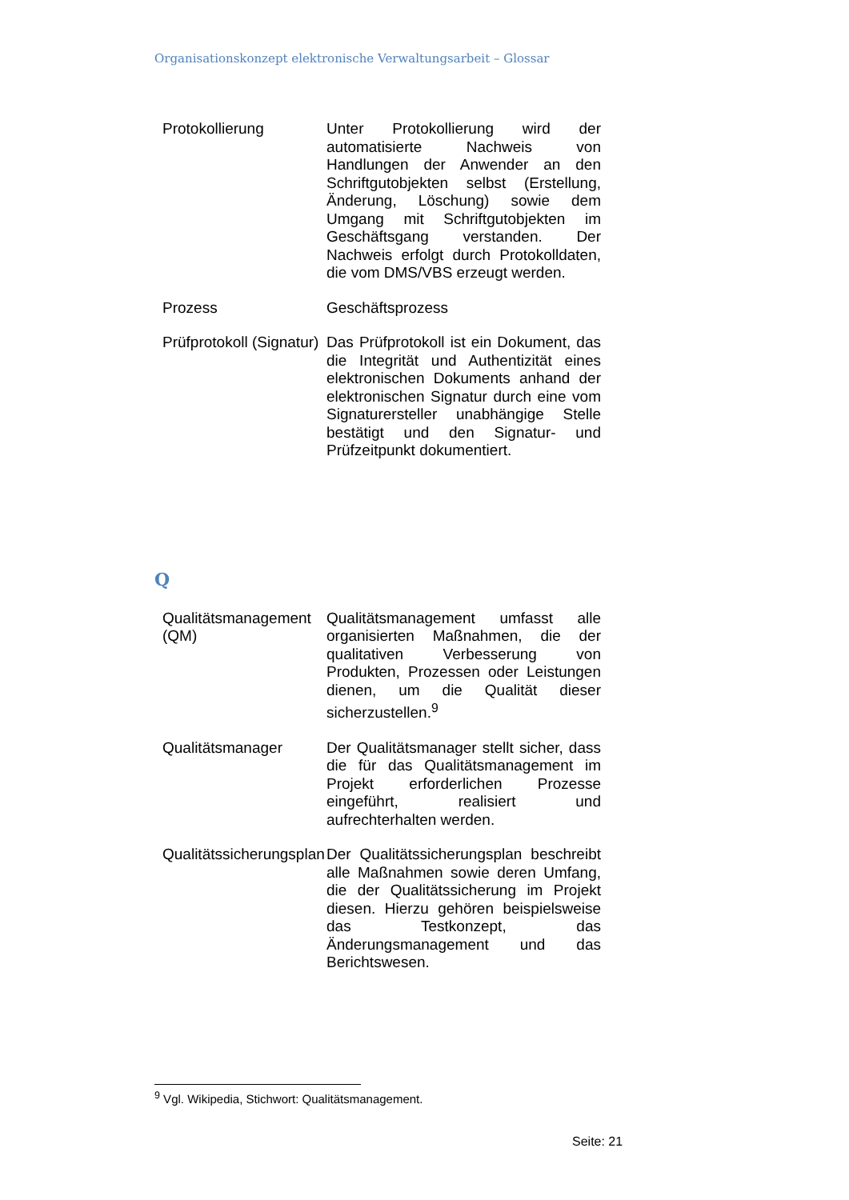Organisationskonzept elektronische Verwaltungsarbeit – Glossar
| Protokollierung | Unter Protokollierung wird der automatisierte Nachweis von Handlungen der Anwender an den Schriftgutobjekten selbst (Erstellung, Änderung, Löschung) sowie dem Umgang mit Schriftgutobjekten im Geschäftsgang verstanden. Der Nachweis erfolgt durch Protokolldaten, die vom DMS/VBS erzeugt werden. |
| Prozess | Geschäftsprozess |
| Prüfprotokoll (Signatur) | Das Prüfprotokoll ist ein Dokument, das die Integrität und Authentizität eines elektronischen Dokuments anhand der elektronischen Signatur durch eine vom Signaturersteller unabhängige Stelle bestätigt und den Signatur- und Prüfzeitpunkt dokumentiert. |
Q
| Qualitätsmanagement (QM) | Qualitätsmanagement umfasst alle organisierten Maßnahmen, die der qualitativen Verbesserung von Produkten, Prozessen oder Leistungen dienen, um die Qualität dieser sicherzustellen.<sup>9</sup> |
| Qualitätsmanager | Der Qualitätsmanager stellt sicher, dass die für das Qualitätsmanagement im Projekt erforderlichen Prozesse eingeführt, realisiert und aufrechterhalten werden. |
| Qualitätssicherungsplan | Der Qualitätssicherungsplan beschreibt alle Maßnahmen sowie deren Umfang, die der Qualitätssicherung im Projekt diesen. Hierzu gehören beispielsweise das Testkonzept, das Änderungsmanagement und das Berichtswesen. |
<sup>9</sup> Vgl. Wikipedia, Stichwort: Qualitätsmanagement.
Seite: 21